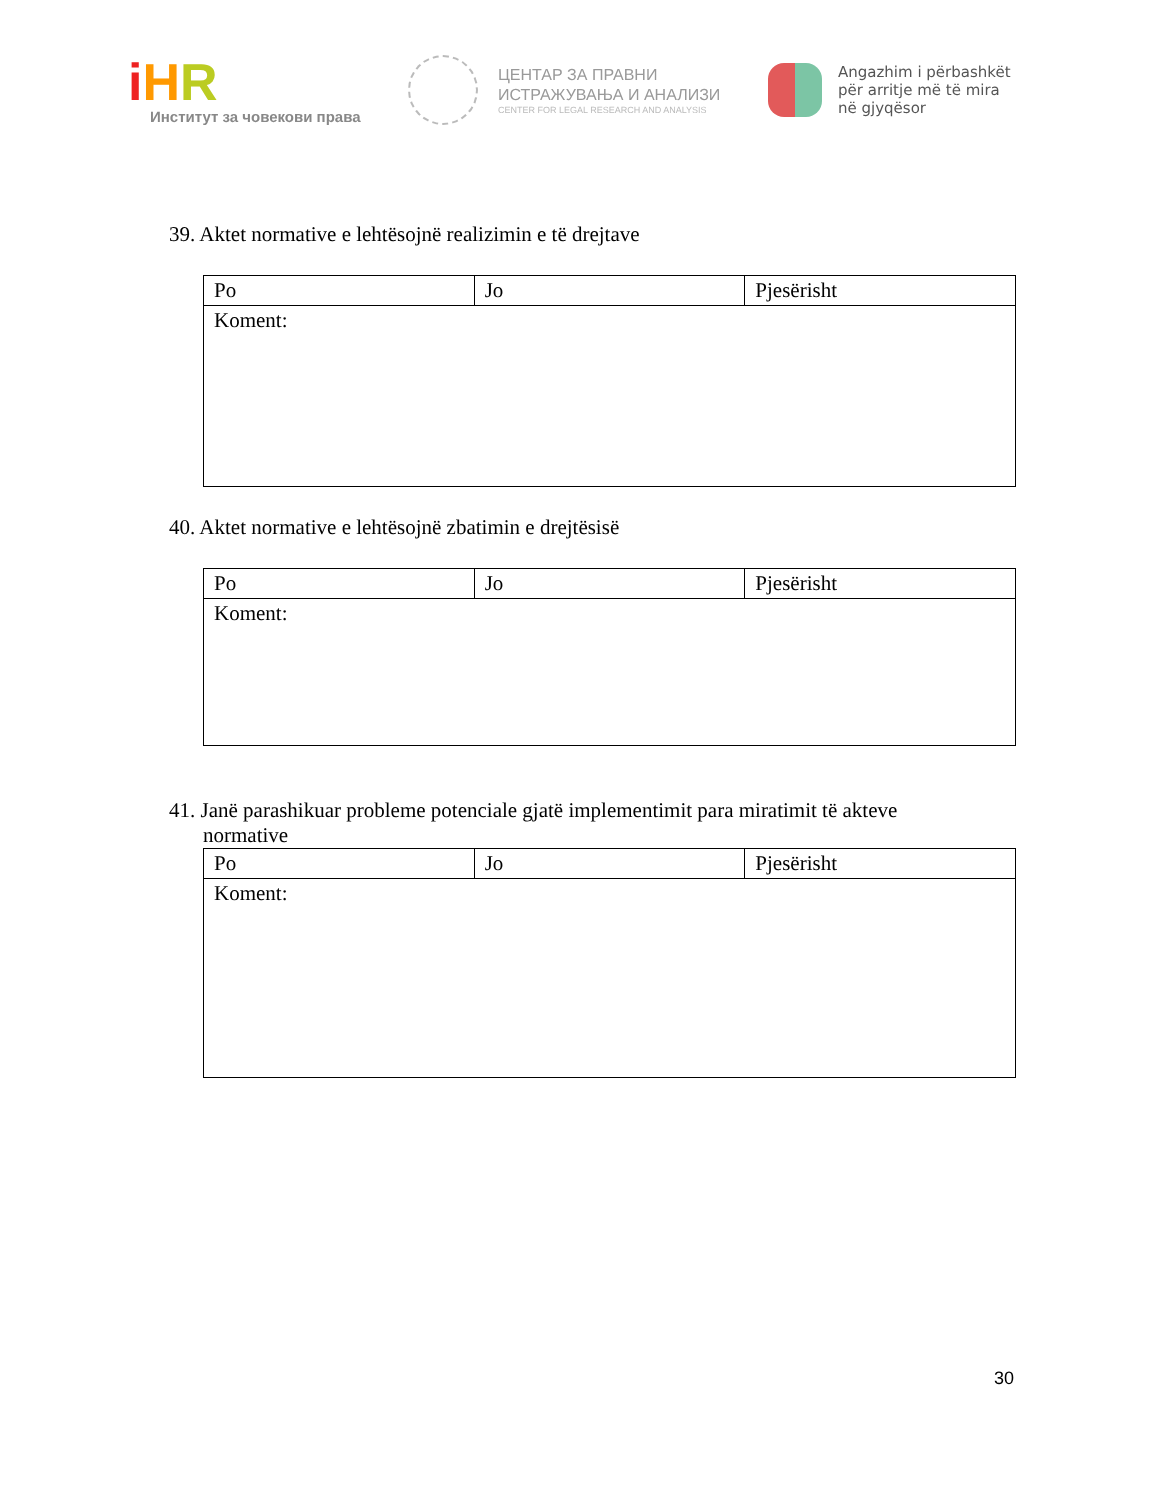iHR
Институт за човекови права
ЦЕНТАР ЗА ПРАВНИ
ИСТРАЖУВАЊА И АНАЛИЗИ
CENTER FOR LEGAL RESEARCH AND ANALYSIS
Angazhim i përbashkët
për arritje më të mira
në gjyqësor
39. Aktet normative e lehtësojnë realizimin e të drejtave
| Po | Jo | Pjesërisht |
| Koment: | | |
40. Aktet normative e lehtësojnë zbatimin e drejtësisë
| Po | Jo | Pjesërisht |
| Koment: | | |
41. Janë parashikuar probleme potenciale gjatë implementimit para miratimit të akteve
normative
| Po | Jo | Pjesërisht |
| Koment: | | |
30